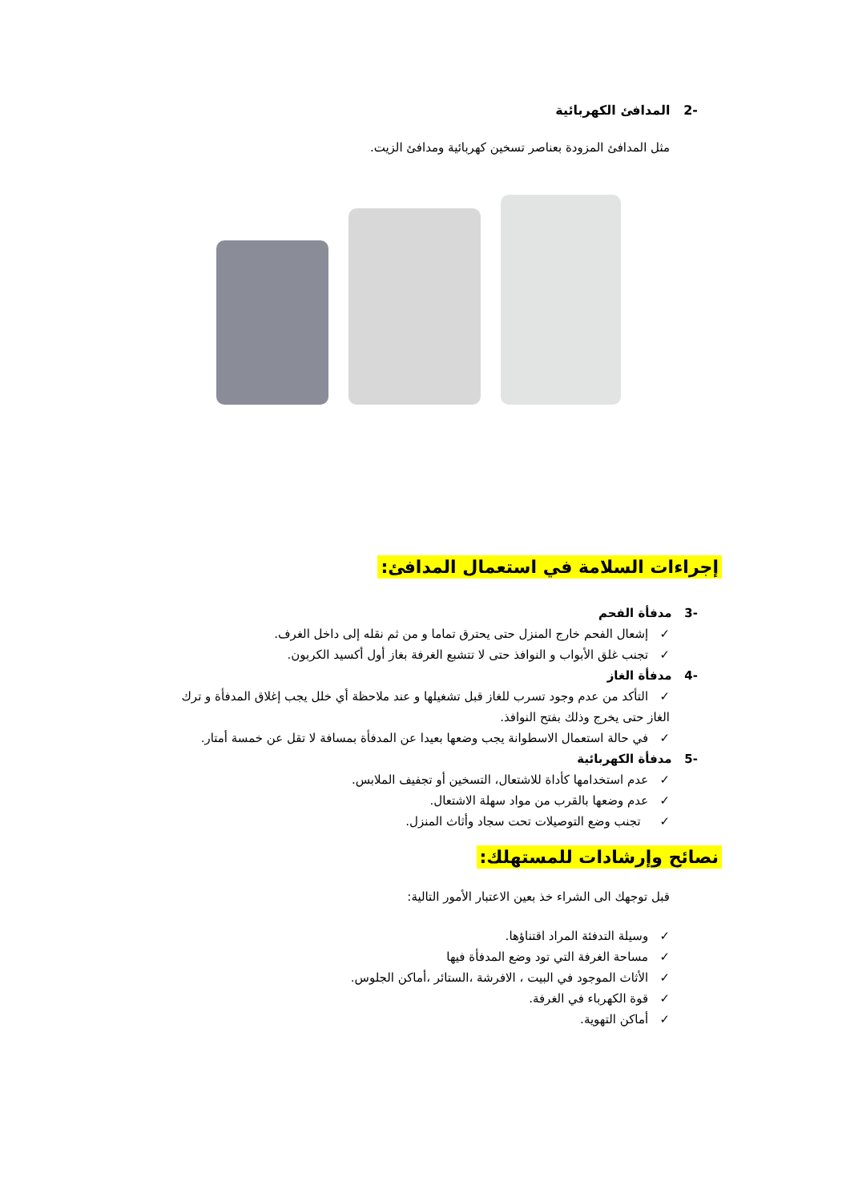-2 المدافئ الكهربائية
مثل المدافئ المزودة بعناصر تسخين كهربائية ومدافئ الزيت.
إجراءات السلامة في استعمال المدافئ:
-3 مدفأة الفحم
✓ إشعال الفحم خارج المنزل حتى يحترق تماما و من ثم نقله إلى داخل الغرف.
✓ تجنب غلق الأبواب و النوافذ حتى لا تتشبع الغرفة بغاز أول أكسيد الكربون.
-4 مدفأة الغاز
✓ التأكد من عدم وجود تسرب للغاز قبل تشغيلها و عند ملاحظة أي خلل يجب إغلاق المدفأة و ترك الغاز حتى يخرج وذلك بفتح النوافذ.
✓ في حالة استعمال الاسطوانة يجب وضعها بعيدا عن المدفأة بمسافة لا تقل عن خمسة أمتار.
-5 مدفأة الكهربائية
✓ عدم استخدامها كأداة للاشتعال، التسخين أو تجفيف الملابس.
✓ عدم وضعها بالقرب من مواد سهلة الاشتعال.
✓ تجنب وضع التوصيلات تحت سجاد وأثاث المنزل.
نصائح وإرشادات للمستهلك:
قبل توجهك الى الشراء خذ بعين الاعتبار الأمور التالية:
✓ وسيلة التدفئة المراد اقتناؤها.
✓ مساحة الغرفة التي تود وضع المدفأة فيها
✓ الأثاث الموجود في البيت ، الافرشة ،الستائر ،أماكن الجلوس.
✓ قوة الكهرباء في الغرفة.
✓ أماكن التهوية.